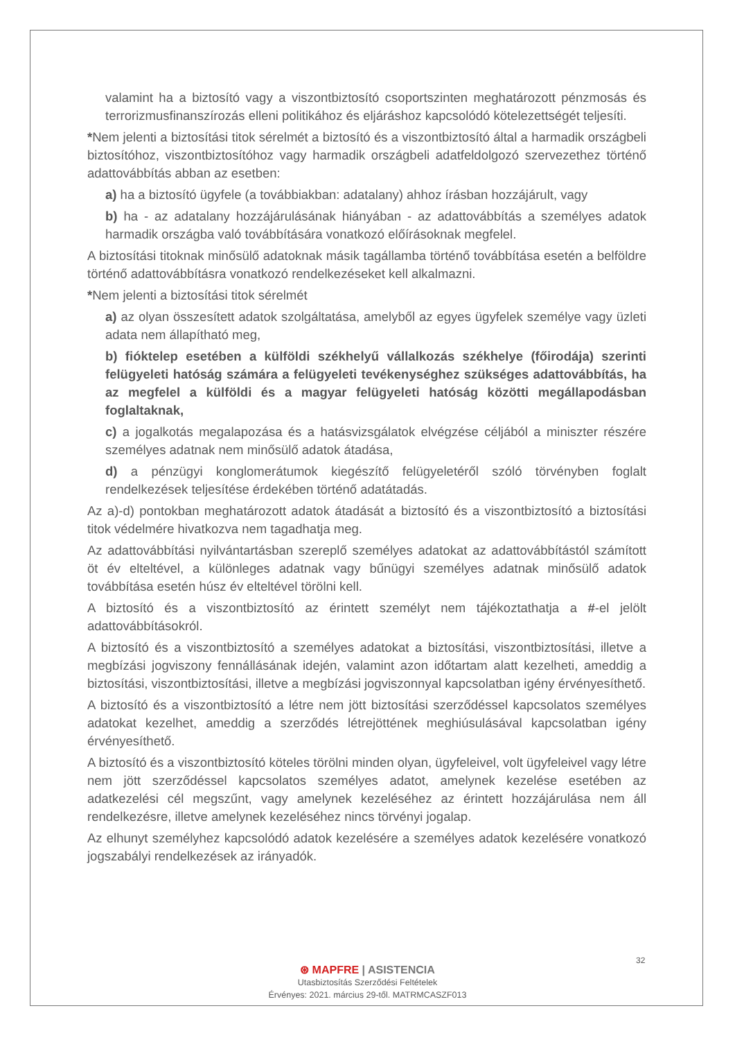valamint ha a biztosító vagy a viszontbiztosító csoportszinten meghatározott pénzmosás és terrorizmusfinanszírozás elleni politikához és eljáráshoz kapcsolódó kötelezettségét teljesíti.
*Nem jelenti a biztosítási titok sérelmét a biztosító és a viszontbiztosító által a harmadik országbeli biztosítóhoz, viszontbiztosítóhoz vagy harmadik országbeli adatfeldolgozó szervezethez történő adattovábbítás abban az esetben:
a) ha a biztosító ügyfele (a továbbiakban: adatalany) ahhoz írásban hozzájárult, vagy
b) ha - az adatalany hozzájárulásának hiányában - az adattovábbítás a személyes adatok harmadik országba való továbbítására vonatkozó előírásoknak megfelel.
A biztosítási titoknak minősülő adatoknak másik tagállamba történő továbbítása esetén a belföldre történő adattovábbításra vonatkozó rendelkezéseket kell alkalmazni.
*Nem jelenti a biztosítási titok sérelmét
a) az olyan összesített adatok szolgáltatása, amelyből az egyes ügyfelek személye vagy üzleti adata nem állapítható meg,
b) fióktelep esetében a külföldi székhelyű vállalkozás székhelye (főirodája) szerinti felügyeleti hatóság számára a felügyeleti tevékenységhez szükséges adattovábbítás, ha az megfelel a külföldi és a magyar felügyeleti hatóság közötti megállapodásban foglaltaknak,
c) a jogalkotás megalapozása és a hatásvizsgálatok elvégzése céljából a miniszter részére személyes adatnak nem minősülő adatok átadása,
d) a pénzügyi konglomerátumok kiegészítő felügyeletéről szóló törvényben foglalt rendelkezések teljesítése érdekében történő adatátadás.
Az a)-d) pontokban meghatározott adatok átadását a biztosító és a viszontbiztosító a biztosítási titok védelmére hivatkozva nem tagadhatja meg.
Az adattovábbítási nyilvántartásban szereplő személyes adatokat az adattovábbítástól számított öt év elteltével, a különleges adatnak vagy bűnügyi személyes adatnak minősülő adatok továbbítása esetén húsz év elteltével törölni kell.
A biztosító és a viszontbiztosító az érintett személyt nem tájékoztathatja a #-el jelölt adattovábbításokról.
A biztosító és a viszontbiztosító a személyes adatokat a biztosítási, viszontbiztosítási, illetve a megbízási jogviszony fennállásának idején, valamint azon időtartam alatt kezelheti, ameddig a biztosítási, viszontbiztosítási, illetve a megbízási jogviszonnyal kapcsolatban igény érvényesíthető.
A biztosító és a viszontbiztosító a létre nem jött biztosítási szerződéssel kapcsolatos személyes adatokat kezelhet, ameddig a szerződés létrejöttének meghiúsulásával kapcsolatban igény érvényesíthető.
A biztosító és a viszontbiztosító köteles törölni minden olyan, ügyfeleivel, volt ügyfeleivel vagy létre nem jött szerződéssel kapcsolatos személyes adatot, amelynek kezelése esetében az adatkezelési cél megszűnt, vagy amelynek kezeléséhez az érintett hozzájárulása nem áll rendelkezésre, illetve amelynek kezeléséhez nincs törvényi jogalap.
Az elhunyt személyhez kapcsolódó adatok kezelésére a személyes adatok kezelésére vonatkozó jogszabályi rendelkezések az irányadók.
32
⊛ MAPFRE | ASISTENCIA
Utasbiztosítás Szerződési Feltételek
Érvényes: 2021. március 29-től. MATRMCASZF013